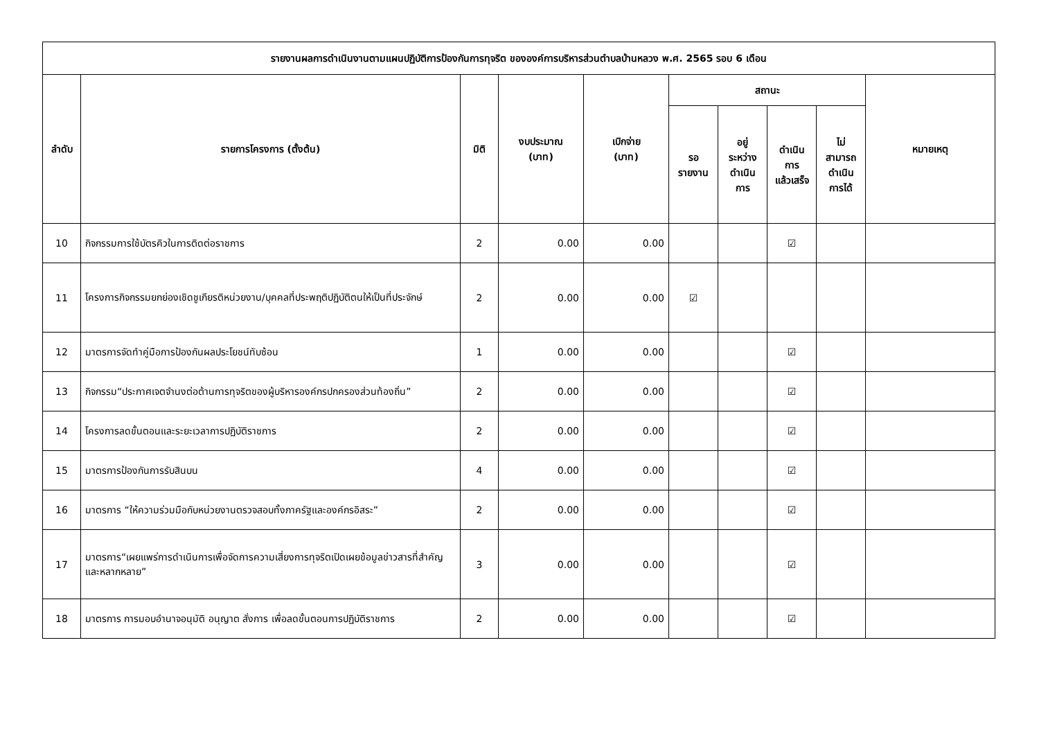| รายงานผลการดำเนินงานตามแผนปฏิบัติการป้องกันการทุจริต ขององค์การบริหารส่วนตำบลบ้านหลวง พ.ศ. 2565 รอบ 6 เดือน | | | | | | | | | |
| --- | --- | --- | --- | --- | --- | --- | --- | --- | --- |
| ลำดับ | รายการโครงการ (ตั้งต้น) | มิติ | งบประมาณ (บาท) | เบิกจ่าย (บาท) | สถานะ | | | | หมายเหตุ |
| | | | | | รอ รายงาน | อยู่ ระหว่าง ดำเนิน การ | ดำเนิน การ แล้วเสร็จ | ไม่ สามารถ ดำเนิน การได้ | |
| 10 | กิจกรรมการใช้บัตรคิวในการติดต่อราชการ | 2 | 0.00 | 0.00 | | | ☑ | | |
| 11 | โครงการกิจกรรมยกย่องเชิดชูเกียรติหน่วยงาน/บุคคลที่ประพฤติปฏิบัติตนให้เป็นที่ประจักษ์ | 2 | 0.00 | 0.00 | ☑ | | | | |
| 12 | มาตรการจัดทำคู่มือการป้องกันผลประโยชน์ทับซ้อน | 1 | 0.00 | 0.00 | | | ☑ | | |
| 13 | กิจกรรม“ประกาศเจตจำนงต่อต้านการทุจริตของผู้บริหารองค์กรปกครองส่วนท้องถิ่น” | 2 | 0.00 | 0.00 | | | ☑ | | |
| 14 | โครงการลดขั้นตอนและระยะเวลาการปฏิบัติราชการ | 2 | 0.00 | 0.00 | | | ☑ | | |
| 15 | มาตรการป้องกันการรับสินบน | 4 | 0.00 | 0.00 | | | ☑ | | |
| 16 | มาตรการ “ให้ความร่วมมือกับหน่วยงานตรวจสอบทั้งภาครัฐและองค์กรอิสระ” | 2 | 0.00 | 0.00 | | | ☑ | | |
| 17 | มาตรการ“เผยแพร่การดำเนินการเพื่อจัดการความเสี่ยงการทุจริตเปิดเผยข้อมูลข่าวสารที่สำคัญและหลากหลาย” | 3 | 0.00 | 0.00 | | | ☑ | | |
| 18 | มาตรการ การมอบอำนาจอนุมัติ อนุญาต สั่งการ เพื่อลดขั้นตอนการปฏิบัติราชการ | 2 | 0.00 | 0.00 | | | ☑ | | |